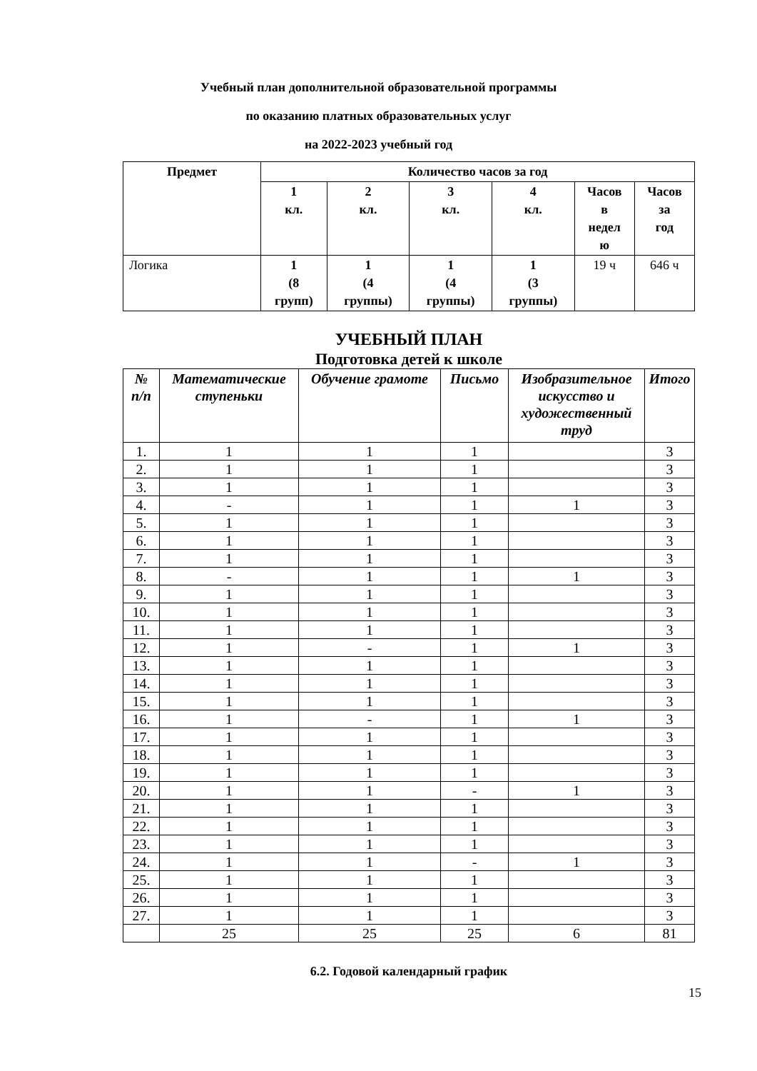Учебный план дополнительной образовательной программы
по оказанию платных образовательных услуг
на 2022-2023 учебный год
| Предмет | Количество часов за год | | | | | |
| --- | --- | --- | --- | --- | --- | --- |
| | 1 кл. | 2 кл. | 3 кл. | 4 кл. | Часов в недел ю | Часов за год |
| Логика | 1 (8 групп) | 1 (4 группы) | 1 (4 группы) | 1 (3 группы) | 19 ч | 646 ч |
УЧЕБНЫЙ ПЛАН
Подготовка детей к школе
| № п/п | Математические ступеньки | Обучение грамоте | Письмо | Изобразительное искусство и художественный труд | Итого |
| --- | --- | --- | --- | --- | --- |
| 1. | 1 | 1 | 1 | | 3 |
| 2. | 1 | 1 | 1 | | 3 |
| 3. | 1 | 1 | 1 | | 3 |
| 4. | - | 1 | 1 | 1 | 3 |
| 5. | 1 | 1 | 1 | | 3 |
| 6. | 1 | 1 | 1 | | 3 |
| 7. | 1 | 1 | 1 | | 3 |
| 8. | - | 1 | 1 | 1 | 3 |
| 9. | 1 | 1 | 1 | | 3 |
| 10. | 1 | 1 | 1 | | 3 |
| 11. | 1 | 1 | 1 | | 3 |
| 12. | 1 | - | 1 | 1 | 3 |
| 13. | 1 | 1 | 1 | | 3 |
| 14. | 1 | 1 | 1 | | 3 |
| 15. | 1 | 1 | 1 | | 3 |
| 16. | 1 | - | 1 | 1 | 3 |
| 17. | 1 | 1 | 1 | | 3 |
| 18. | 1 | 1 | 1 | | 3 |
| 19. | 1 | 1 | 1 | | 3 |
| 20. | 1 | 1 | - | 1 | 3 |
| 21. | 1 | 1 | 1 | | 3 |
| 22. | 1 | 1 | 1 | | 3 |
| 23. | 1 | 1 | 1 | | 3 |
| 24. | 1 | 1 | - | 1 | 3 |
| 25. | 1 | 1 | 1 | | 3 |
| 26. | 1 | 1 | 1 | | 3 |
| 27. | 1 | 1 | 1 | | 3 |
| | 25 | 25 | 25 | 6 | 81 |
6.2. Годовой календарный график
15